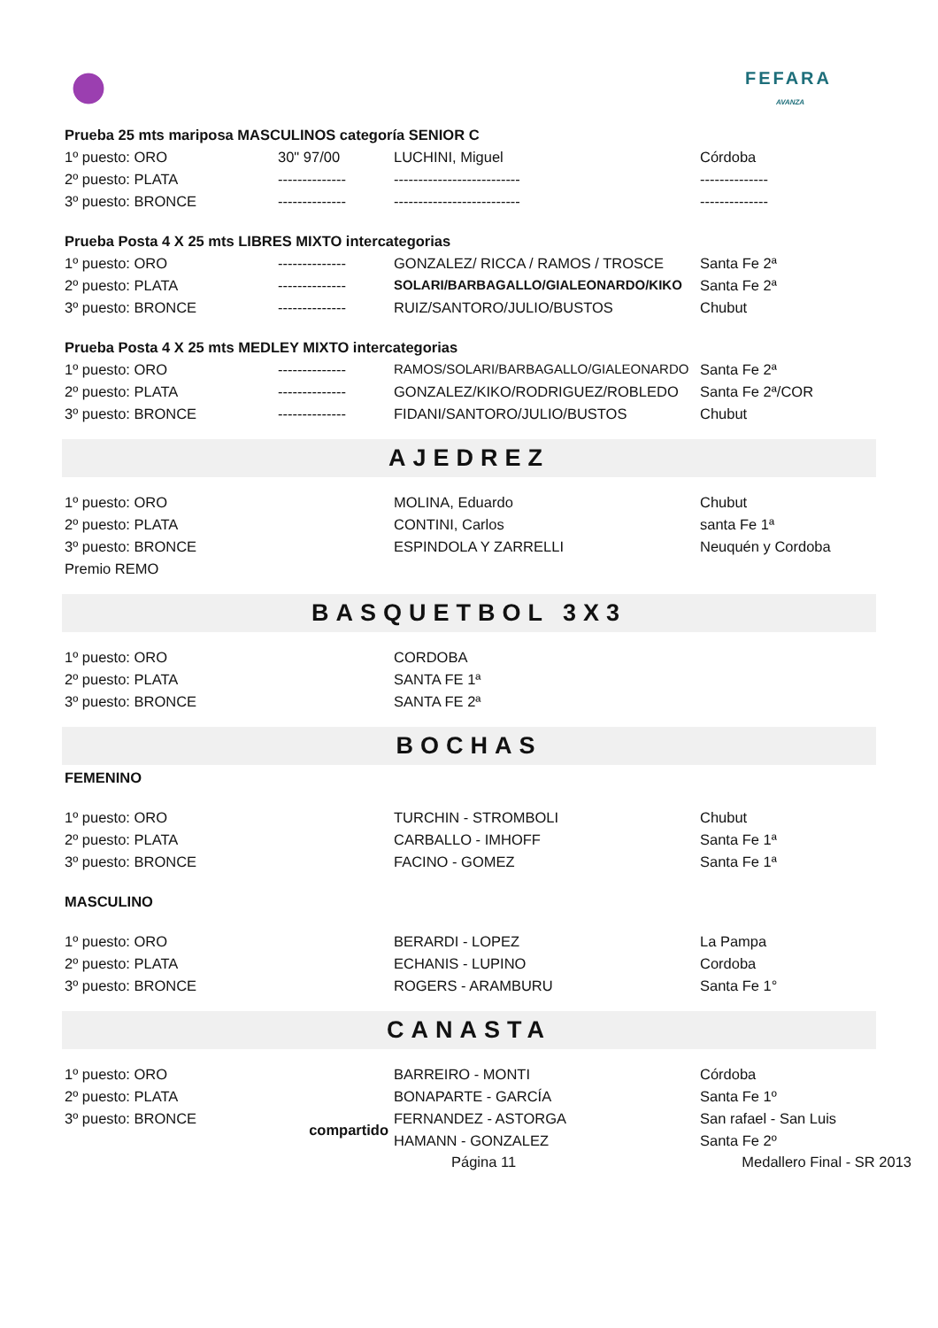FEFARA
AVANZA
| Prueba 25 mts mariposa MASCULINOS categoría SENIOR C | | | |
| 1º puesto: ORO | 30" 97/00 | LUCHINI, Miguel | Córdoba |
| 2º puesto: PLATA | -------------- | -------------------------- | -------------- |
| 3º puesto: BRONCE | -------------- | -------------------------- | -------------- |
| Prueba Posta 4 X 25 mts LIBRES MIXTO intercategorias | | | |
| 1º puesto: ORO | -------------- | GONZALEZ/ RICCA / RAMOS / TROSCE | Santa Fe 2ª |
| 2º puesto: PLATA | -------------- | SOLARI/BARBAGALLO/GIALEONARDO/KIKO | Santa Fe 2ª |
| 3º puesto: BRONCE | -------------- | RUIZ/SANTORO/JULIO/BUSTOS | Chubut |
| Prueba Posta 4 X 25 mts MEDLEY MIXTO intercategorias | | | |
| 1º puesto: ORO | -------------- | RAMOS/SOLARI/BARBAGALLO/GIALEONARDO | Santa Fe 2ª |
| 2º puesto: PLATA | -------------- | GONZALEZ/KIKO/RODRIGUEZ/ROBLEDO | Santa Fe 2ª/COR |
| 3º puesto: BRONCE | -------------- | FIDANI/SANTORO/JULIO/BUSTOS | Chubut |
AJEDREZ
| 1º puesto: ORO | | MOLINA, Eduardo | Chubut |
| 2º puesto: PLATA | | CONTINI, Carlos | santa Fe 1ª |
| 3º puesto: BRONCE | | ESPINDOLA Y ZARRELLI | Neuquén y Cordoba |
| Premio REMO | | | |
BASQUETBOL 3X3
| 1º puesto: ORO | | CORDOBA | |
| 2º puesto: PLATA | | SANTA FE 1ª | |
| 3º puesto: BRONCE | | SANTA FE 2ª | |
BOCHAS
| FEMENINO | | | |
| 1º puesto: ORO | | TURCHIN - STROMBOLI | Chubut |
| 2º puesto: PLATA | | CARBALLO - IMHOFF | Santa Fe 1ª |
| 3º puesto: BRONCE | | FACINO - GOMEZ | Santa Fe 1ª |
| MASCULINO | | | |
| 1º puesto: ORO | | BERARDI - LOPEZ | La Pampa |
| 2º puesto: PLATA | | ECHANIS - LUPINO | Cordoba |
| 3º puesto: BRONCE | | ROGERS - ARAMBURU | Santa Fe 1° |
CANASTA
| 1º puesto: ORO | | BARREIRO - MONTI | Córdoba |
| 2º puesto: PLATA | | BONAPARTE - GARCÍA | Santa Fe 1º |
| 3º puesto: BRONCE | compartido | FERNANDEZ - ASTORGA | San rafael - San Luis |
| | | HAMANN - GONZALEZ | Santa Fe 2º |
Página 11 Medallero Final - SR 2013